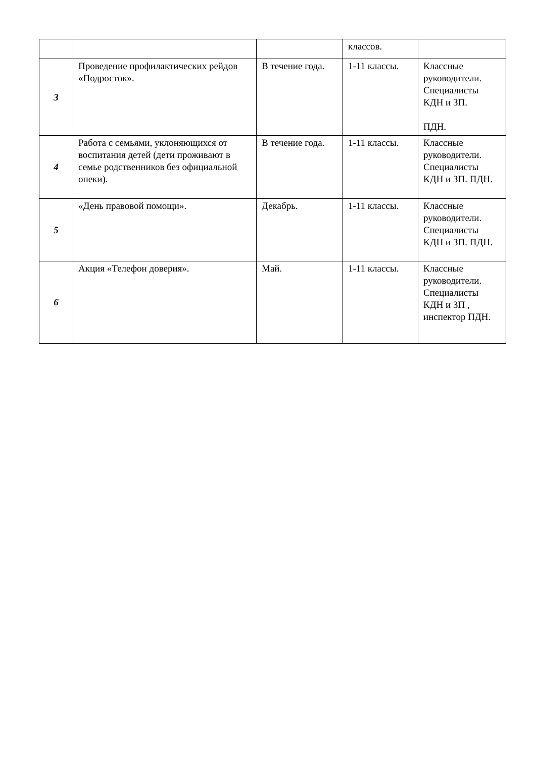| | | | классов. | |
| 3 | Проведение профилактических рейдов «Подросток». | В течение года. | 1-11 классы. | Классные руководители. Специалисты КДН и ЗП. ПДН. |
| 4 | Работа с семьями, уклоняющихся от воспитания детей (дети проживают в семье родственников без официальной опеки). | В течение года. | 1-11 классы. | Классные руководители. Специалисты КДН и ЗП. ПДН. |
| 5 | «День правовой помощи». | Декабрь. | 1-11 классы. | Классные руководители. Специалисты КДН и ЗП. ПДН. |
| 6 | Акция «Телефон доверия». | Май. | 1-11 классы. | Классные руководители. Специалисты КДН и ЗП , инспектор ПДН. |